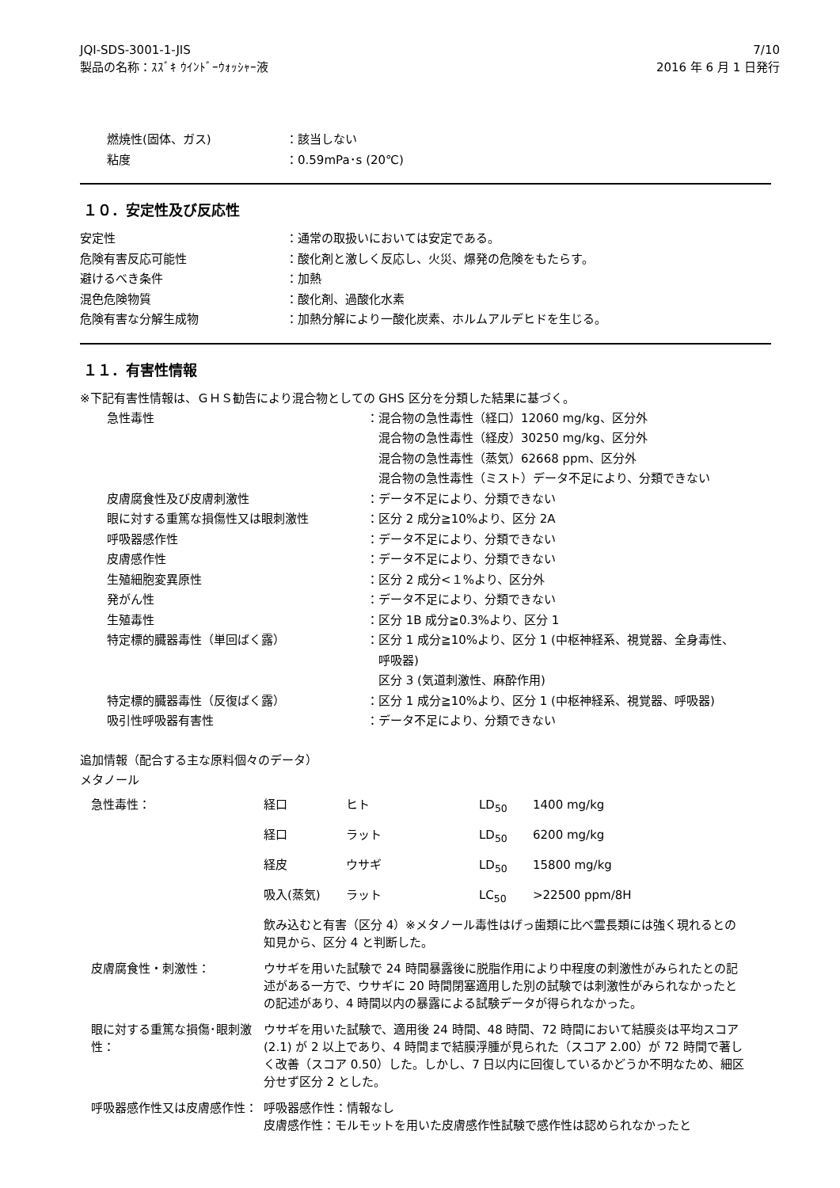JQI-SDS-3001-1-JIS
製品の名称：ｽｽﾞｷ ｳｲﾝﾄﾞｰｳｫｯｼｬｰ液
7/10
2016 年 6 月 1 日発行
| 燃焼性(固体、ガス) | ：該当しない |
| 粘度 | ：0.59mPa･s (20℃) |
１０．安定性及び反応性
| 安定性 | ：通常の取扱いにおいては安定である。 |
| 危険有害反応可能性 | ：酸化剤と激しく反応し、火災、爆発の危険をもたらす。 |
| 避けるべき条件 | ：加熱 |
| 混色危険物質 | ：酸化剤、過酸化水素 |
| 危険有害な分解生成物 | ：加熱分解により一酸化炭素、ホルムアルデヒドを生じる。 |
１１．有害性情報
※下記有害性情報は、ＧＨＳ勧告により混合物としての GHS 区分を分類した結果に基づく。
| 急性毒性 | ：混合物の急性毒性（経口）12060 mg/kg、区分外 混合物の急性毒性（経皮）30250 mg/kg、区分外 混合物の急性毒性（蒸気）62668 ppm、区分外 混合物の急性毒性（ミスト）データ不足により、分類できない |
| 皮膚腐食性及び皮膚刺激性 | ：データ不足により、分類できない |
| 眼に対する重篤な損傷性又は眼刺激性 | ：区分 2 成分≧10%より、区分 2A |
| 呼吸器感作性 | ：データ不足により、分類できない |
| 皮膚感作性 | ：データ不足により、分類できない |
| 生殖細胞変異原性 | ：区分 2 成分<１%より、区分外 |
| 発がん性 | ：データ不足により、分類できない |
| 生殖毒性 | ：区分 1B 成分≧0.3%より、区分 1 |
| 特定標的臓器毒性（単回ばく露） | ：区分 1 成分≧10%より、区分 1 (中枢神経系、視覚器、全身毒性、 呼吸器) 区分 3 (気道刺激性、麻酔作用) |
| 特定標的臓器毒性（反復ばく露） | ：区分 1 成分≧10%より、区分 1 (中枢神経系、視覚器、呼吸器) |
| 吸引性呼吸器有害性 | ：データ不足により、分類できない |
追加情報（配合する主な原料個々のデータ）
メタノール
| 急性毒性： | 経口 | ヒト | LD<sub>50</sub> | 1400 mg/kg |
| | 経口 | ラット | LD<sub>50</sub> | 6200 mg/kg |
| | 経皮 | ウサギ | LD<sub>50</sub> | 15800 mg/kg |
| | 吸入(蒸気) | ラット | LC<sub>50</sub> | >22500 ppm/8H |
| | 飲み込むと有害（区分 4）※メタノール毒性はげっ歯類に比べ霊長類には強く現れるとの知見から、区分 4 と判断した。 | | | |
| 皮膚腐食性・刺激性： | ウサギを用いた試験で 24 時間暴露後に脱脂作用により中程度の刺激性がみられたとの記述がある一方で、ウサギに 20 時間閉塞適用した別の試験では刺激性がみられなかったとの記述があり、4 時間以内の暴露による試験データが得られなかった。 | | | |
| 眼に対する重篤な損傷･眼刺激性： | ウサギを用いた試験で、適用後 24 時間、48 時間、72 時間において結膜炎は平均スコア (2.1) が 2 以上であり、4 時間まで結膜浮腫が見られた（スコア 2.00）が 72 時間で著しく改善（スコア 0.50）した。しかし、7 日以内に回復しているかどうか不明なため、細区分せず区分 2 とした。 | | | |
| 呼吸器感作性又は皮膚感作性： | 呼吸器感作性：情報なし 皮膚感作性：モルモットを用いた皮膚感作性試験で感作性は認められなかったと | | | |